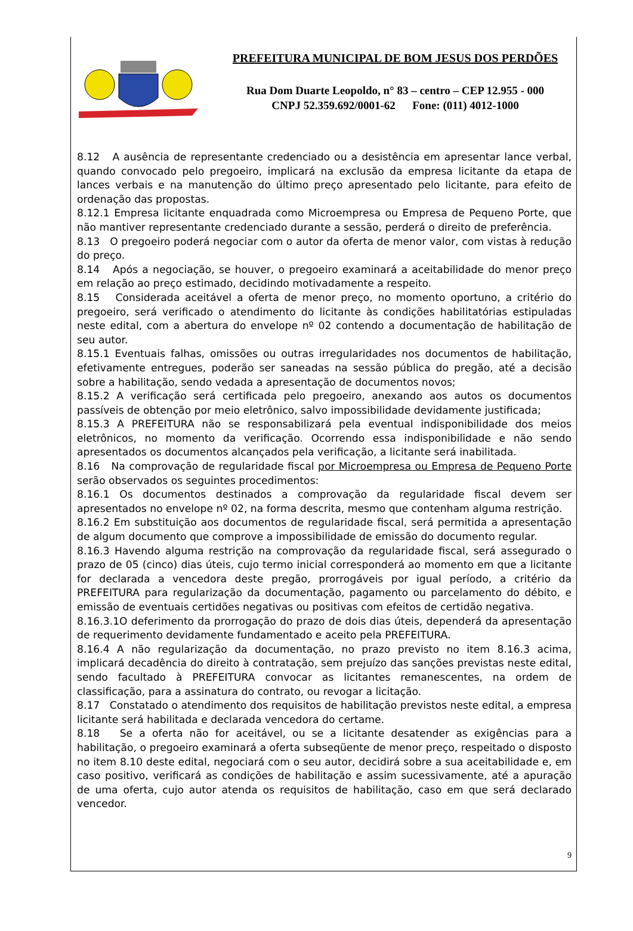PREFEITURA MUNICIPAL DE BOM JESUS DOS PERDÕES
Rua Dom Duarte Leopoldo, n° 83 – centro – CEP 12.955 - 000
CNPJ 52.359.692/0001-62 Fone: (011) 4012-1000
8.12 A ausência de representante credenciado ou a desistência em apresentar lance verbal, quando convocado pelo pregoeiro, implicará na exclusão da empresa licitante da etapa de lances verbais e na manutenção do último preço apresentado pelo licitante, para efeito de ordenação das propostas.
8.12.1 Empresa licitante enquadrada como Microempresa ou Empresa de Pequeno Porte, que não mantiver representante credenciado durante a sessão, perderá o direito de preferência.
8.13 O pregoeiro poderá negociar com o autor da oferta de menor valor, com vistas à redução do preço.
8.14 Após a negociação, se houver, o pregoeiro examinará a aceitabilidade do menor preço em relação ao preço estimado, decidindo motivadamente a respeito.
8.15 Considerada aceitável a oferta de menor preço, no momento oportuno, a critério do pregoeiro, será verificado o atendimento do licitante às condições habilitatórias estipuladas neste edital, com a abertura do envelope nº 02 contendo a documentação de habilitação de seu autor.
8.15.1 Eventuais falhas, omissões ou outras irregularidades nos documentos de habilitação, efetivamente entregues, poderão ser saneadas na sessão pública do pregão, até a decisão sobre a habilitação, sendo vedada a apresentação de documentos novos;
8.15.2 A verificação será certificada pelo pregoeiro, anexando aos autos os documentos passíveis de obtenção por meio eletrônico, salvo impossibilidade devidamente justificada;
8.15.3 A PREFEITURA não se responsabilizará pela eventual indisponibilidade dos meios eletrônicos, no momento da verificação. Ocorrendo essa indisponibilidade e não sendo apresentados os documentos alcançados pela verificação, a licitante será inabilitada.
8.16 Na comprovação de regularidade fiscal por Microempresa ou Empresa de Pequeno Porte serão observados os seguintes procedimentos:
8.16.1 Os documentos destinados a comprovação da regularidade fiscal devem ser apresentados no envelope nº 02, na forma descrita, mesmo que contenham alguma restrição.
8.16.2 Em substituição aos documentos de regularidade fiscal, será permitida a apresentação de algum documento que comprove a impossibilidade de emissão do documento regular.
8.16.3 Havendo alguma restrição na comprovação da regularidade fiscal, será assegurado o prazo de 05 (cinco) dias úteis, cujo termo inicial corresponderá ao momento em que a licitante for declarada a vencedora deste pregão, prorrogáveis por igual período, a critério da PREFEITURA para regularização da documentação, pagamento ou parcelamento do débito, e emissão de eventuais certidões negativas ou positivas com efeitos de certidão negativa.
8.16.3.1O deferimento da prorrogação do prazo de dois dias úteis, dependerá da apresentação de requerimento devidamente fundamentado e aceito pela PREFEITURA.
8.16.4 A não regularização da documentação, no prazo previsto no item 8.16.3 acima, implicará decadência do direito à contratação, sem prejuízo das sanções previstas neste edital, sendo facultado à PREFEITURA convocar as licitantes remanescentes, na ordem de classificação, para a assinatura do contrato, ou revogar a licitação.
8.17 Constatado o atendimento dos requisitos de habilitação previstos neste edital, a empresa licitante será habilitada e declarada vencedora do certame.
8.18 Se a oferta não for aceitável, ou se a licitante desatender as exigências para a habilitação, o pregoeiro examinará a oferta subseqüente de menor preço, respeitado o disposto no item 8.10 deste edital, negociará com o seu autor, decidirá sobre a sua aceitabilidade e, em caso positivo, verificará as condições de habilitação e assim sucessivamente, até a apuração de uma oferta, cujo autor atenda os requisitos de habilitação, caso em que será declarado vencedor.
9